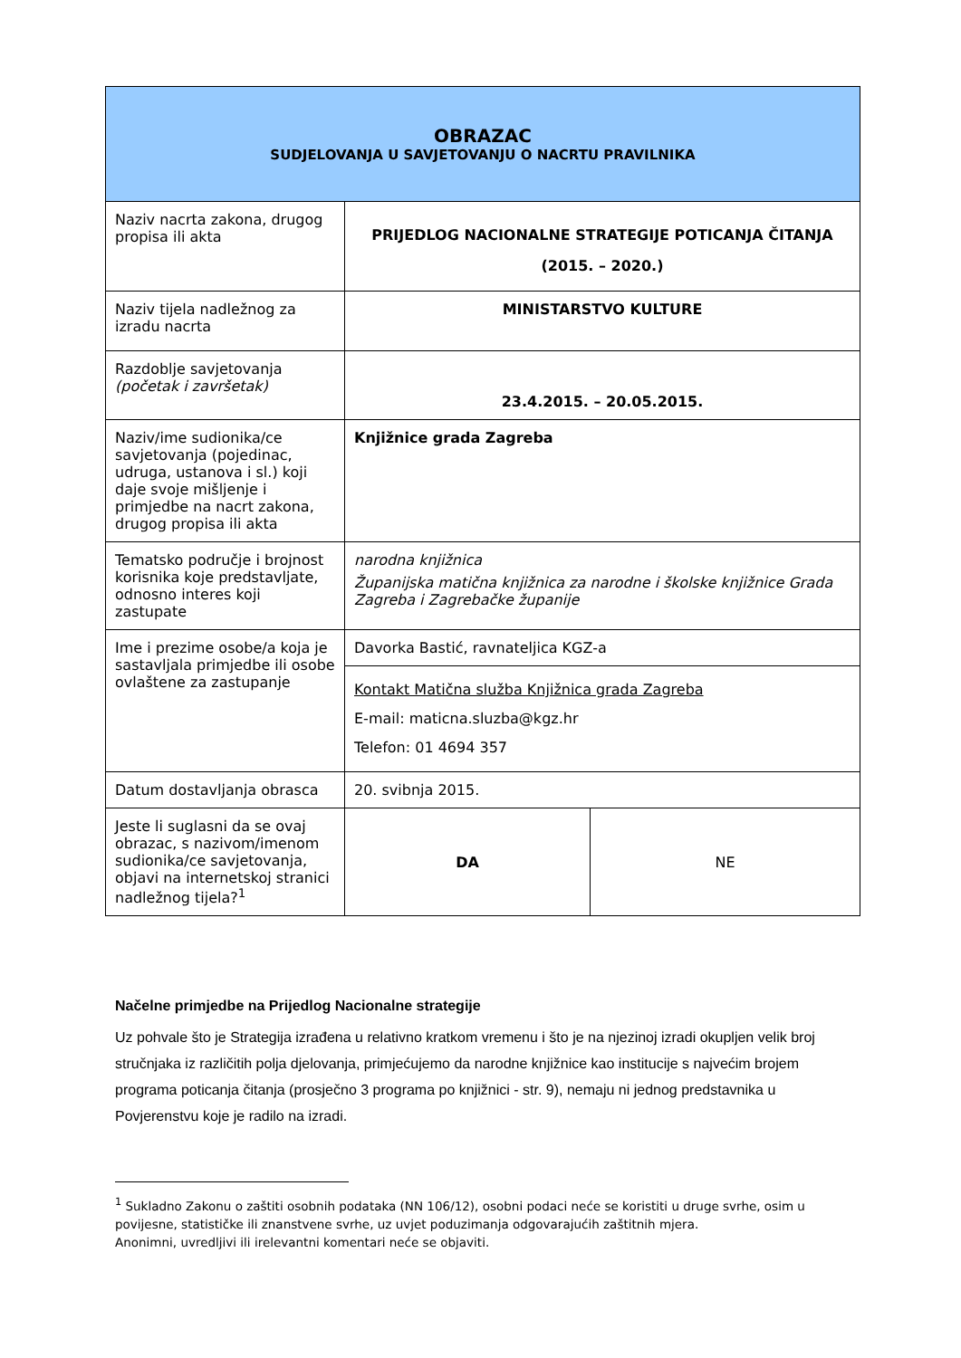| OBRAZAC SUDJELOVANJA U SAVJETOVANJU O NACRTU PRAVILNIKA | | |
| --- | --- | --- |
| Naziv nacrta zakona, drugog propisa ili akta | PRIJEDLOG NACIONALNE STRATEGIJE POTICANJA ČITANJA (2015. – 2020.) | |
| Naziv tijela nadležnog za izradu nacrta | MINISTARSTVO KULTURE | |
| Razdoblje savjetovanja (početak i završetak) | 23.4.2015. – 20.05.2015. | |
| Naziv/ime sudionika/ce savjetovanja (pojedinac, udruga, ustanova i sl.) koji daje svoje mišljenje i primjedbe na nacrt zakona, drugog propisa ili akta | Knjižnice grada Zagreba | |
| Tematsko područje i brojnost korisnika koje predstavljate, odnosno interes koji zastupate | narodna knjižnica Županijska matična knjižnica za narodne i školske knjižnice Grada Zagreba i Zagrebačke županije | |
| Ime i prezime osobe/a koja je sastavljala primjedbe ili osobe ovlaštene za zastupanje | Davorka Bastić, ravnateljica KGZ-a | |
| | Kontakt Matična služba Knjižnica grada Zagreba E-mail: maticna.sluzba@kgz.hr Telefon: 01 4694 357 | |
| Datum dostavljanja obrasca | 20. svibnja 2015. | |
| Jeste li suglasni da se ovaj obrazac, s nazivom/imenom sudionika/ce savjetovanja, objavi na internetskoj stranici nadležnog tijela?<sup>1</sup> | DA | NE |
Načelne primjedbe na Prijedlog Nacionalne strategije
Uz pohvale što je Strategija izrađena u relativno kratkom vremenu i što je na njezinoj izradi okupljen velik broj stručnjaka iz različitih polja djelovanja, primjećujemo da narodne knjižnice kao institucije s najvećim brojem programa poticanja čitanja (prosječno 3 programa po knjižnici - str. 9), nemaju ni jednog predstavnika u Povjerenstvu koje je radilo na izradi.
<sup>1</sup> Sukladno Zakonu o zaštiti osobnih podataka (NN 106/12), osobni podaci neće se koristiti u druge svrhe, osim u povijesne, statističke ili znanstvene svrhe, uz uvjet poduzimanja odgovarajućih zaštitnih mjera.
Anonimni, uvredljivi ili irelevantni komentari neće se objaviti.